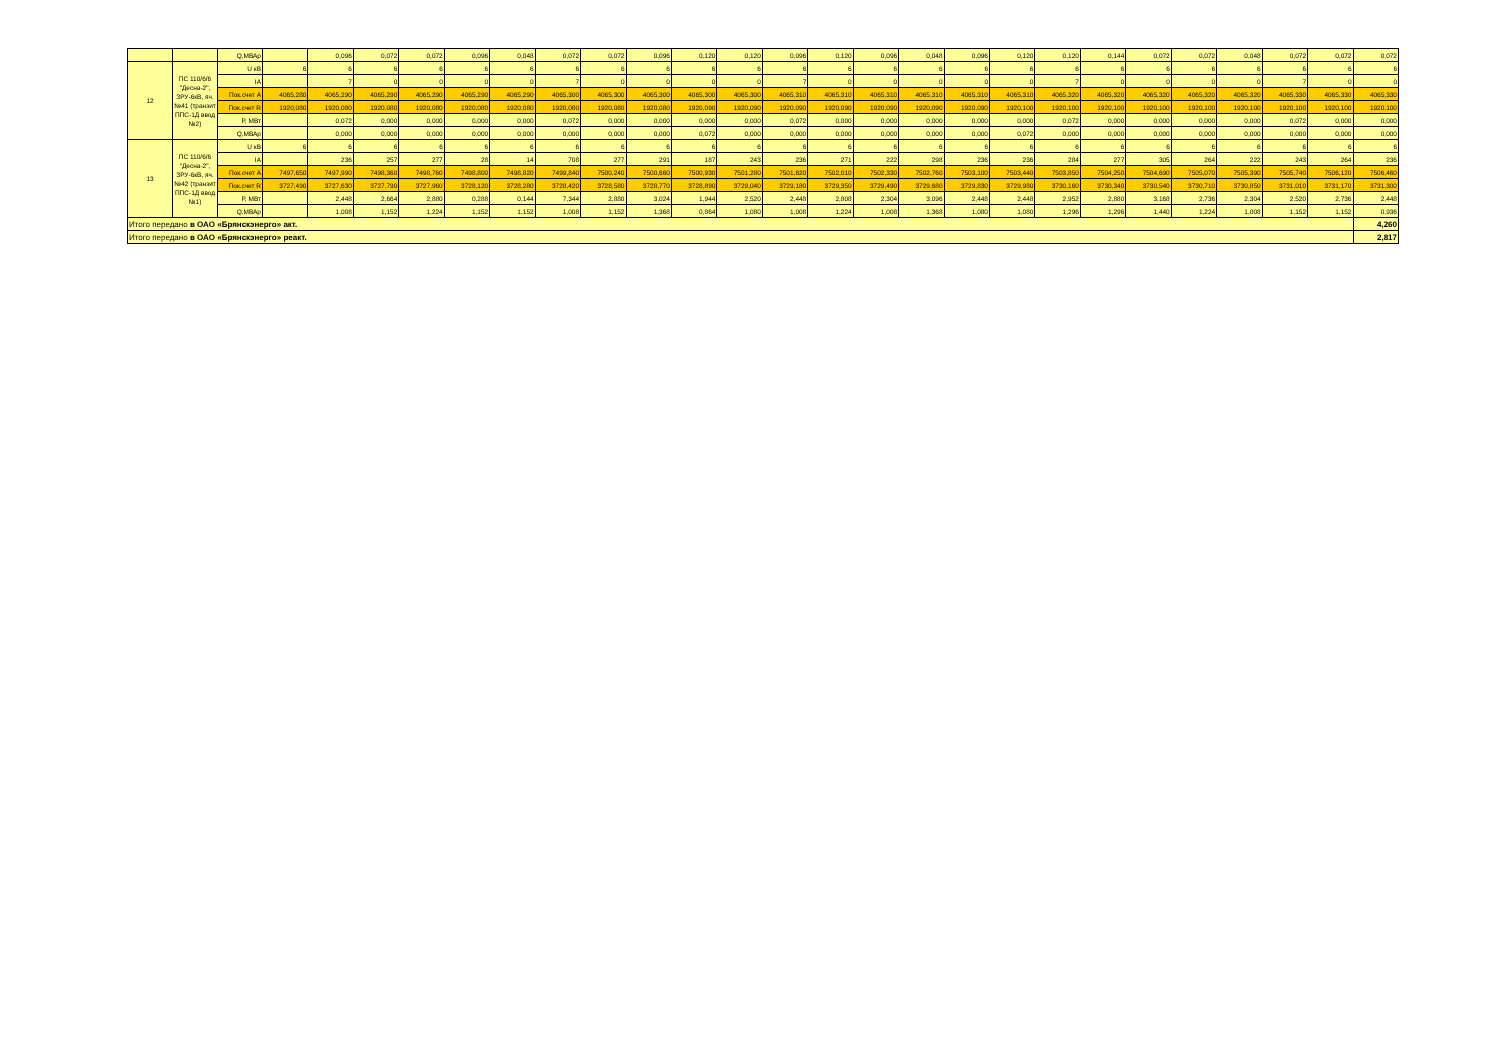| | | Q,МВАр | | 0,096 | 0,072 | 0,072 | 0,096 | 0,048 | 0,072 | 0,072 | 0,096 | 0,120 | 0,120 | 0,096 | 0,120 | 0,096 | 0,048 | 0,096 | 0,120 | 0,120 | 0,144 | 0,072 | 0,072 | 0,048 | 0,072 | 0,072 | 0,072 |
| 12 | ПС 110/6/6 "Десна-2", ЗРУ-6кВ, яч.№41 (транзит ППС-1Д ввод №2) | U кВ | 6 | 6 | 6 | 6 | 6 | 6 | 6 | 6 | 6 | 6 | 6 | 6 | 6 | 6 | 6 | 6 | 6 | 6 | 6 | 6 | 6 | 6 | 6 | 6 | 6 |
| | | IA | | 7 | 0 | 0 | 0 | 0 | 7 | 0 | 0 | 0 | 0 | 7 | 0 | 0 | 0 | 0 | 0 | 7 | 0 | 0 | 0 | 0 | 7 | 0 | 0 |
| | | Пок.счет A | 4065,280 | 4065,290 | 4065,290 | 4065,290 | 4065,290 | 4065,290 | 4065,300 | 4065,300 | 4065,300 | 4065,300 | 4065,300 | 4065,310 | 4065,310 | 4065,310 | 4065,310 | 4065,310 | 4065,310 | 4065,320 | 4065,320 | 4065,320 | 4065,320 | 4065,320 | 4065,330 | 4065,330 | 4065,330 |
| | | Пок.счет R | 1920,080 | 1920,080 | 1920,080 | 1920,080 | 1920,080 | 1920,080 | 1920,080 | 1920,080 | 1920,080 | 1920,090 | 1920,090 | 1920,090 | 1920,090 | 1920,090 | 1920,090 | 1920,090 | 1920,100 | 1920,100 | 1920,100 | 1920,100 | 1920,100 | 1920,100 | 1920,100 | 1920,100 | 1920,100 |
| | | P, МВт | | 0,072 | 0,000 | 0,000 | 0,000 | 0,000 | 0,072 | 0,000 | 0,000 | 0,000 | 0,000 | 0,072 | 0,000 | 0,000 | 0,000 | 0,000 | 0,000 | 0,072 | 0,000 | 0,000 | 0,000 | 0,000 | 0,072 | 0,000 | 0,000 |
| | | Q,МВАр | | 0,000 | 0,000 | 0,000 | 0,000 | 0,000 | 0,000 | 0,000 | 0,000 | 0,072 | 0,000 | 0,000 | 0,000 | 0,000 | 0,000 | 0,000 | 0,072 | 0,000 | 0,000 | 0,000 | 0,000 | 0,000 | 0,000 | 0,000 | 0,000 |
| 13 | ПС 110/6/6 "Десна-2", ЗРУ-6кВ, яч.№42 (транзит ППС-1Д ввод №1) | U кВ | 6 | 6 | 6 | 6 | 6 | 6 | 6 | 6 | 6 | 6 | 6 | 6 | 6 | 6 | 6 | 6 | 6 | 6 | 6 | 6 | 6 | 6 | 6 | 6 | 6 |
| | | IA | | 236 | 257 | 277 | 28 | 14 | 708 | 277 | 291 | 187 | 243 | 236 | 271 | 222 | 298 | 236 | 236 | 284 | 277 | 305 | 264 | 222 | 243 | 264 | 236 |
| | | Пок.счет A | 7497,650 | 7497,990 | 7498,360 | 7498,760 | 7498,800 | 7498,820 | 7499,840 | 7500,240 | 7500,660 | 7500,930 | 7501,280 | 7501,620 | 7502,010 | 7502,330 | 7502,760 | 7503,100 | 7503,440 | 7503,850 | 7504,250 | 7504,690 | 7505,070 | 7505,390 | 7505,740 | 7506,120 | 7506,460 |
| | | Пок.счет R | 3727,490 | 3727,630 | 3727,790 | 3727,960 | 3728,120 | 3728,280 | 3728,420 | 3728,580 | 3728,770 | 3728,890 | 3729,040 | 3729,180 | 3729,350 | 3729,490 | 3729,680 | 3729,830 | 3729,980 | 3730,160 | 3730,340 | 3730,540 | 3730,710 | 3730,850 | 3731,010 | 3731,170 | 3731,300 |
| | | P, МВт | | 2,448 | 2,664 | 2,880 | 0,288 | 0,144 | 7,344 | 2,880 | 3,024 | 1,944 | 2,520 | 2,448 | 2,808 | 2,304 | 3,096 | 2,448 | 2,448 | 2,952 | 2,880 | 3,168 | 2,736 | 2,304 | 2,520 | 2,736 | 2,448 |
| | | Q,МВАр | | 1,008 | 1,152 | 1,224 | 1,152 | 1,152 | 1,008 | 1,152 | 1,368 | 0,864 | 1,080 | 1,008 | 1,224 | 1,008 | 1,368 | 1,080 | 1,080 | 1,296 | 1,296 | 1,440 | 1,224 | 1,008 | 1,152 | 1,152 | 0,936 |
| Итого передано в ОАО «Брянскэнерго» акт. | | | | | | | | | | | | | | | | | | | | | | | | | | | 4,260 |
| Итого передано в ОАО «Брянскэнерго» реакт. | | | | | | | | | | | | | | | | | | | | | | | | | | | 2,817 |